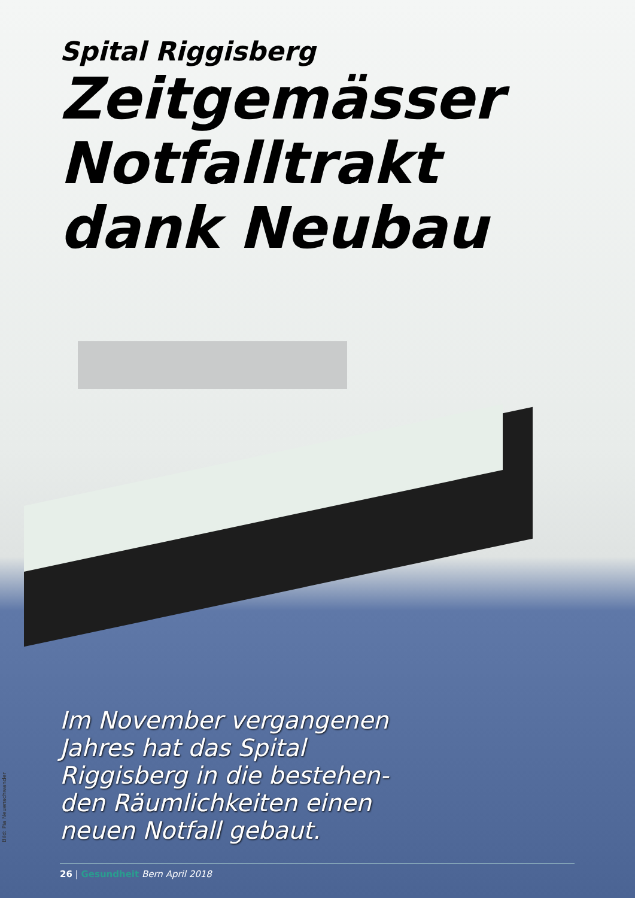Spital Riggisberg
Zeitgemässer Notfalltrakt dank Neubau
Im November vergangenen Jahres hat das Spital Riggisberg in die bestehen-den Räumlichkeiten einen neuen Notfall gebaut.
Bild: Pia Neuenschwander
26 | Gesundheit Bern April 2018